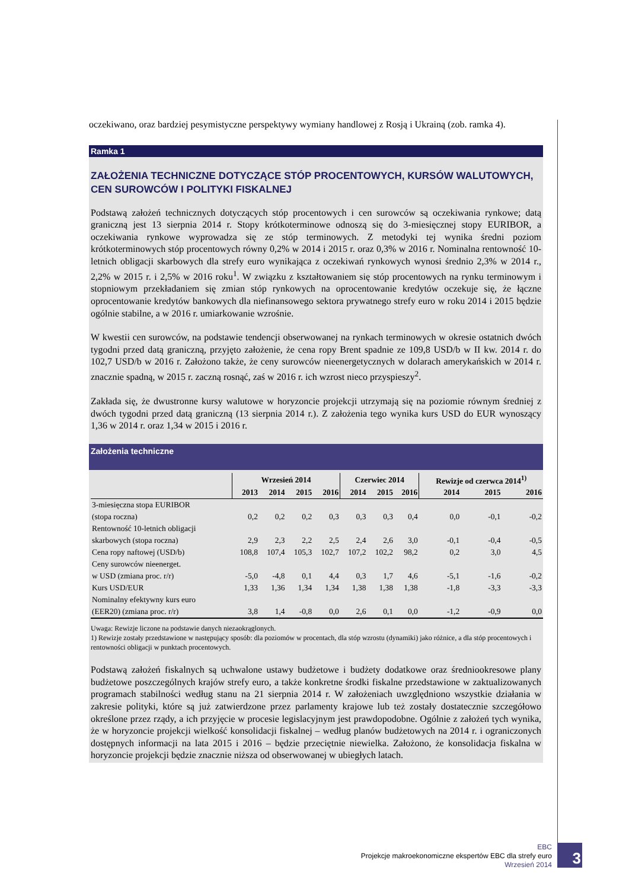oczekiwano, oraz bardziej pesymistyczne perspektywy wymiany handlowej z Rosją i Ukrainą (zob. ramka 4).
Ramka 1
ZAŁOŻENIA TECHNICZNE DOTYCZĄCE STÓP PROCENTOWYCH, KURSÓW WALUTOWYCH, CEN SUROWCÓW I POLITYKI FISKALNEJ
Podstawą założeń technicznych dotyczących stóp procentowych i cen surowców są oczekiwania rynkowe; datą graniczną jest 13 sierpnia 2014 r. Stopy krótkoterminowe odnoszą się do 3-miesięcznej stopy EURIBOR, a oczekiwania rynkowe wyprowadza się ze stóp terminowych. Z metodyki tej wynika średni poziom krótkoterminowych stóp procentowych równy 0,2% w 2014 i 2015 r. oraz 0,3% w 2016 r. Nominalna rentowność 10-letnich obligacji skarbowych dla strefy euro wynikająca z oczekiwań rynkowych wynosi średnio 2,3% w 2014 r., 2,2% w 2015 r. i 2,5% w 2016 roku<sup>1</sup>. W związku z kształtowaniem się stóp procentowych na rynku terminowym i stopniowym przekładaniem się zmian stóp rynkowych na oprocentowanie kredytów oczekuje się, że łączne oprocentowanie kredytów bankowych dla niefinansowego sektora prywatnego strefy euro w roku 2014 i 2015 będzie ogólnie stabilne, a w 2016 r. umiarkowanie wzrośnie.
W kwestii cen surowców, na podstawie tendencji obserwowanej na rynkach terminowych w okresie ostatnich dwóch tygodni przed datą graniczną, przyjęto założenie, że cena ropy Brent spadnie ze 109,8 USD/b w II kw. 2014 r. do 102,7 USD/b w 2016 r. Założono także, że ceny surowców nieenergetycznych w dolarach amerykańskich w 2014 r. znacznie spadną, w 2015 r. zaczną rosnąć, zaś w 2016 r. ich wzrost nieco przyspieszy<sup>2</sup>.
Zakłada się, że dwustronne kursy walutowe w horyzoncie projekcji utrzymają się na poziomie równym średniej z dwóch tygodni przed datą graniczną (13 sierpnia 2014 r.). Z założenia tego wynika kurs USD do EUR wynoszący 1,36 w 2014 r. oraz 1,34 w 2015 i 2016 r.
Założenia techniczne
| | Wrzesień 2014 | | | | Czerwiec 2014 | | | Rewizje od czerwca 2014<sup>1)</sup> | | |
| --- | --- | --- | --- | --- | --- | --- | --- | --- | --- | --- |
| | 2013 | 2014 | 2015 | 2016 | 2014 | 2015 | 2016 | 2014 | 2015 | 2016 |
| 3-miesięczna stopa EURIBOR (stopa roczna) | 0,2 | 0,2 | 0,2 | 0,3 | 0,3 | 0,3 | 0,4 | 0,0 | -0,1 | -0,2 |
| Rentowność 10-letnich obligacji skarbowych (stopa roczna) | 2,9 | 2,3 | 2,2 | 2,5 | 2,4 | 2,6 | 3,0 | -0,1 | -0,4 | -0,5 |
| Cena ropy naftowej (USD/b) | 108,8 | 107,4 | 105,3 | 102,7 | 107,2 | 102,2 | 98,2 | 0,2 | 3,0 | 4,5 |
| Ceny surowców nieenerget. w USD (zmiana proc. r/r) | -5,0 | -4,8 | 0,1 | 4,4 | 0,3 | 1,7 | 4,6 | -5,1 | -1,6 | -0,2 |
| Kurs USD/EUR | 1,33 | 1,36 | 1,34 | 1,34 | 1,38 | 1,38 | 1,38 | -1,8 | -3,3 | -3,3 |
| Nominalny efektywny kurs euro (EER20) (zmiana proc. r/r) | 3,8 | 1,4 | -0,8 | 0,0 | 2,6 | 0,1 | 0,0 | -1,2 | -0,9 | 0,0 |
Uwaga: Rewizje liczone na podstawie danych niezaokrąglonych.
1) Rewizje zostały przedstawione w następujący sposób: dla poziomów w procentach, dla stóp wzrostu (dynamiki) jako różnice, a dla stóp procentowych i rentowności obligacji w punktach procentowych.
Podstawą założeń fiskalnych są uchwalone ustawy budżetowe i budżety dodatkowe oraz średniookresowe plany budżetowe poszczególnych krajów strefy euro, a także konkretne środki fiskalne przedstawione w zaktualizowanych programach stabilności według stanu na 21 sierpnia 2014 r. W założeniach uwzględniono wszystkie działania w zakresie polityki, które są już zatwierdzone przez parlamenty krajowe lub też zostały dostatecznie szczegółowo określone przez rządy, a ich przyjęcie w procesie legislacyjnym jest prawdopodobne. Ogólnie z założeń tych wynika, że w horyzoncie projekcji wielkość konsolidacji fiskalnej – według planów budżetowych na 2014 r. i ograniczonych dostępnych informacji na lata 2015 i 2016 – będzie przeciętnie niewielka. Założono, że konsolidacja fiskalna w horyzoncie projekcji będzie znacznie niższa od obserwowanej w ubiegłych latach.
EBC
Projekcje makroekonomiczne ekspertów EBC dla strefy euro
Wrzesień 2014
3